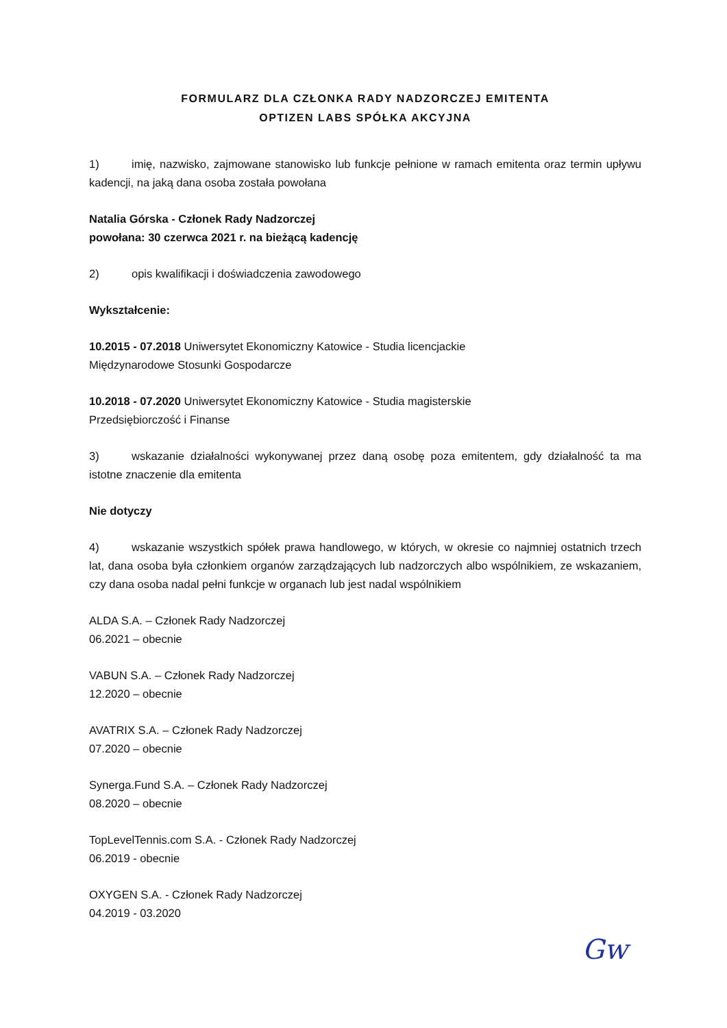FORMULARZ DLA CZŁONKA RADY NADZORCZEJ EMITENTA
OPTIZEN LABS SPÓŁKA AKCYJNA
1) imię, nazwisko, zajmowane stanowisko lub funkcje pełnione w ramach emitenta oraz termin upływu kadencji, na jaką dana osoba została powołana
Natalia Górska - Członek Rady Nadzorczej
powołana: 30 czerwca 2021 r. na bieżącą kadencję
2) opis kwalifikacji i doświadczenia zawodowego
Wykształcenie:
10.2015 - 07.2018 Uniwersytet Ekonomiczny Katowice - Studia licencjackie
Międzynarodowe Stosunki Gospodarcze
10.2018 - 07.2020 Uniwersytet Ekonomiczny Katowice - Studia magisterskie
Przedsiębiorczość i Finanse
3) wskazanie działalności wykonywanej przez daną osobę poza emitentem, gdy działalność ta ma istotne znaczenie dla emitenta
Nie dotyczy
4) wskazanie wszystkich spółek prawa handlowego, w których, w okresie co najmniej ostatnich trzech lat, dana osoba była członkiem organów zarządzających lub nadzorczych albo wspólnikiem, ze wskazaniem, czy dana osoba nadal pełni funkcje w organach lub jest nadal wspólnikiem
ALDA S.A. – Członek Rady Nadzorczej
06.2021 – obecnie
VABUN S.A. – Członek Rady Nadzorczej
12.2020 – obecnie
AVATRIX S.A. – Członek Rady Nadzorczej
07.2020 – obecnie
Synerga.Fund S.A. – Członek Rady Nadzorczej
08.2020 – obecnie
TopLevelTennis.com S.A. - Członek Rady Nadzorczej
06.2019 - obecnie
OXYGEN S.A. - Członek Rady Nadzorczej
04.2019 - 03.2020
Gw